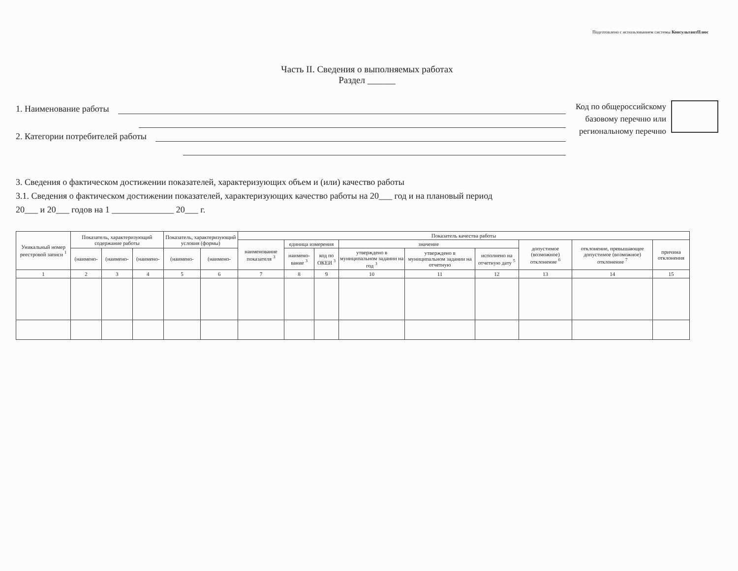Подготовлено с использованием системы КонсультантПлюс
Часть II. Сведения о выполняемых работах
Раздел ______
1. Наименование работы
2. Категории потребителей работы
Код по общероссийскому
базовому перечню или
региональному перечню
3. Сведения о фактическом достижении показателей, характеризующих объем и (или) качество работы
3.1. Сведения о фактическом достижении показателей, характеризующих качество работы на 20___ год и на плановый период
20___ и 20___ годов на 1 ______________ 20___ г.
| Уникальный номер реестровой записи <sup>1</sup> | Показатель, характеризующий содержание работы | | | Показатель, характеризующий условия (формы) | | Показатель качества работы | | | | | | | | |
| --- | --- | --- | --- | --- | --- | --- | --- | --- | --- | --- | --- | --- | --- | --- |
| | | | | | | наименование показателя <sup>3</sup> | единица измерения | | значение | | | допустимое (возможное) отклонение <sup>6</sup> | отклонение, превышающее допустимое (возможное) отклонение <sup>7</sup> | причина отклонения |
| | (наимено- | (наимено- | (наимено- | (наимено- | (наимено- | | наимено-вание <sup>3</sup> | код по ОКЕИ <sup>3</sup> | утверждено в муниципальном задании на год <sup>3</sup> | утверждено в муниципальном задании на отчетную | исполнено на отчетную дату <sup>5</sup> | | | |
| 1 | 2 | 3 | 4 | 5 | 6 | 7 | 8 | 9 | 10 | 11 | 12 | 13 | 14 | 15 |